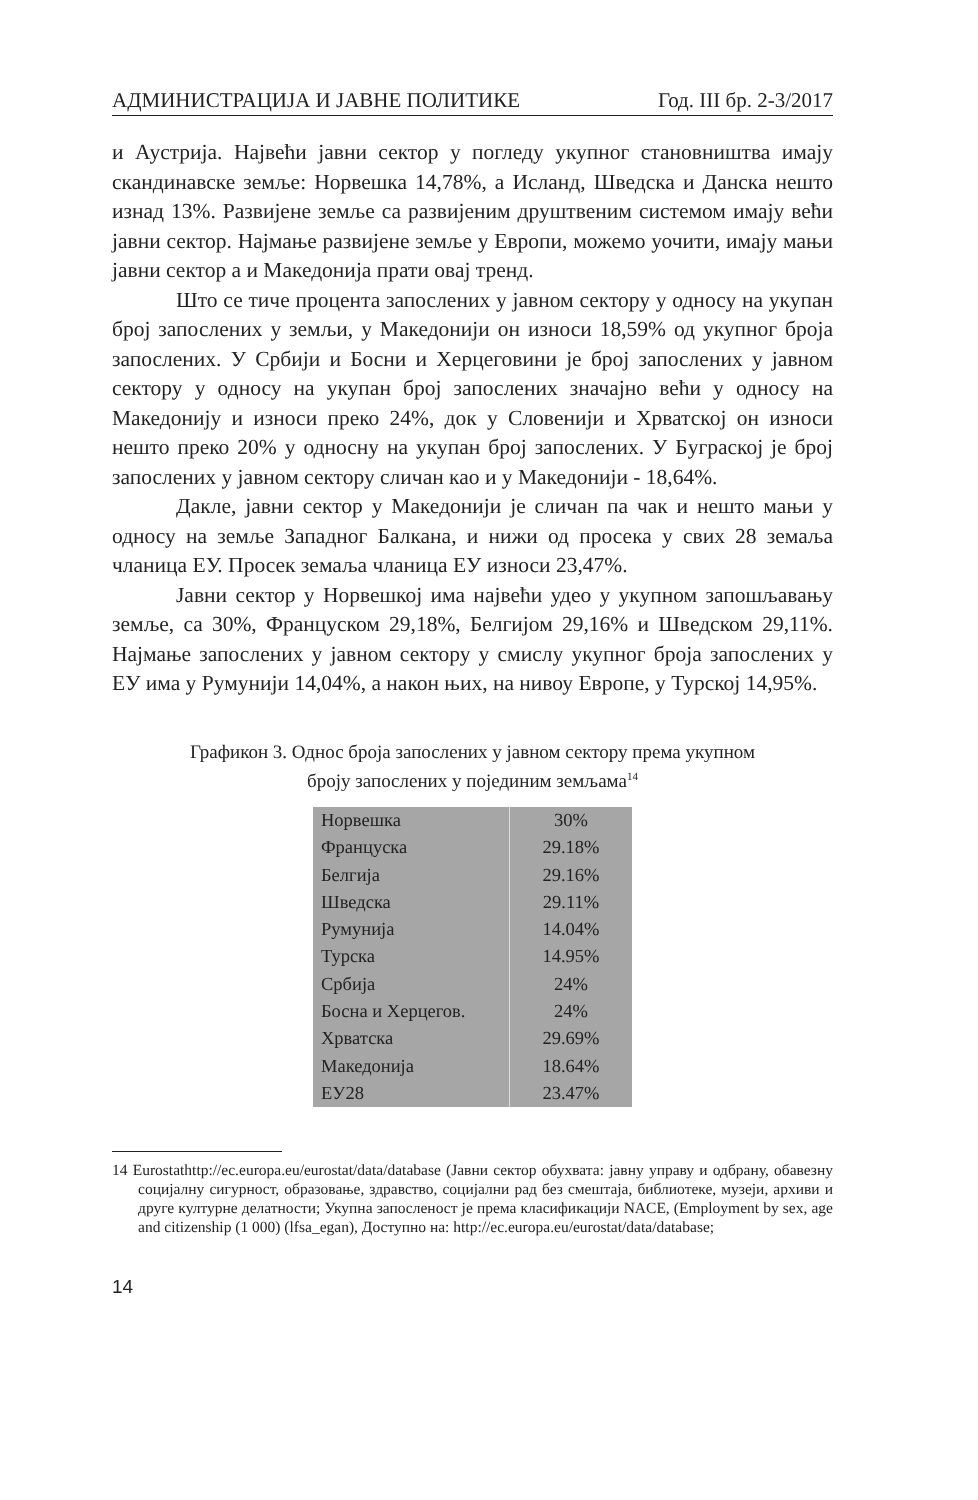АДМИНИСТРАЦИЈА И ЈАВНЕ ПОЛИТИКЕ Год. III бр. 2-3/2017
и Аустрија. Највећи јавни сектор у погледу укупног становништва имају скандинавске земље: Норвешка 14,78%, а Исланд, Шведска и Данска нешто изнад 13%. Развијене земље са развијеним друштвеним системом имају већи јавни сектор. Најмање развијене земље у Европи, можемо уочити, имају мањи јавни сектор а и Македонија прати овај тренд.
Што се тиче процента запослених у јавном сектору у односу на укупан број запослених у земљи, у Македонији он износи 18,59% од укупног броја запослених. У Србији и Босни и Херцеговини је број запослених у јавном сектору у односу на укупан број запослених значајно већи у односу на Македонију и износи преко 24%, док у Словенији и Хрватској он износи нешто преко 20% у односну на укупан број запослених. У Бyграској је број запослених у јавном сектору сличан као и у Македонији - 18,64%.
Дакле, јавни сектор у Македонији је сличан па чак и нешто мањи у односу на земље Западног Балкана, и нижи од просека у свих 28 земаља чланица ЕУ. Просек земаља чланица ЕУ износи 23,47%.
Јавни сектор у Норвешкој има највећи удео у укупном запошљавању земље, са 30%, Француском 29,18%, Белгијом 29,16% и Шведском 29,11%. Најмање запослених у јавном сектору у смислу укупног броја запослених у ЕУ има у Румунији 14,04%, а након њих, на нивоу Европе, у Турској 14,95%.
Графикон 3. Однос броја запослених у јавном сектору према укупном
броју запослених у појединим земљама<sup>14</sup>
| Норвешка | 30% |
| Француска | 29.18% |
| Белгија | 29.16% |
| Шведска | 29.11% |
| Румунија | 14.04% |
| Турска | 14.95% |
| Србија | 24% |
| Босна и Херцегов. | 24% |
| Хрватска | 29.69% |
| Македонија | 18.64% |
| ЕУ28 | 23.47% |
14 Eurostathttp://ec.europa.eu/eurostat/data/database (Јавни сектор обухвата: јавну управу и одбрану, обавезну социјалну сигурност, образовање, здравство, социјални рад без смештаја, библиотеке, музеји, архиви и друге културне делатности; Укупна запосленост је према класификацији NACE, (Employment by sex, age and citizenship (1 000) (lfsa_egan), Доступно на: http://ec.europa.eu/eurostat/data/database;
14